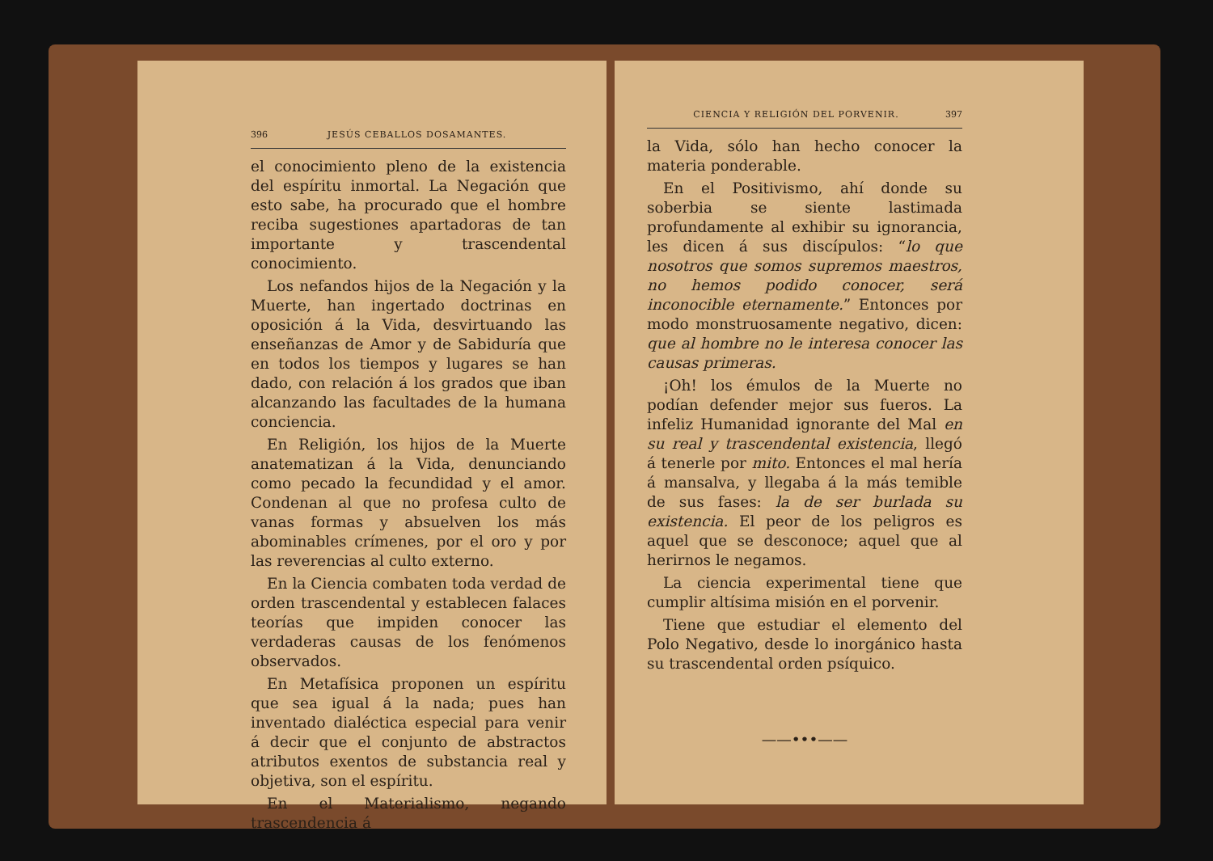396 JESÚS CEBALLOS DOSAMANTES.
el conocimiento pleno de la existencia del espíritu inmortal. La Negación que esto sabe, ha procurado que el hombre reciba sugestiones apartadoras de tan importante y trascendental conocimiento.
Los nefandos hijos de la Negación y la Muerte, han ingertado doctrinas en oposición á la Vida, desvirtuando las enseñanzas de Amor y de Sabiduría que en todos los tiempos y lugares se han dado, con relación á los grados que iban alcanzando las facultades de la humana conciencia.
En Religión, los hijos de la Muerte anatematizan á la Vida, denunciando como pecado la fecundidad y el amor. Condenan al que no profesa culto de vanas formas y absuelven los más abominables crímenes, por el oro y por las reverencias al culto externo.
En la Ciencia combaten toda verdad de orden trascendental y establecen falaces teorías que impiden conocer las verdaderas causas de los fenómenos observados.
En Metafísica proponen un espíritu que sea igual á la nada; pues han inventado dialéctica especial para venir á decir que el conjunto de abstractos atributos exentos de substancia real y objetiva, son el espíritu.
En el Materialismo, negando trascendencia á
CIENCIA Y RELIGIÓN DEL PORVENIR. 397
la Vida, sólo han hecho conocer la materia ponderable.
En el Positivismo, ahí donde su soberbia se siente lastimada profundamente al exhibir su ignorancia, les dicen á sus discípulos: “lo que nosotros que somos supremos maestros, no hemos podido conocer, será inconocible eternamente.” Entonces por modo monstruosamente negativo, dicen: que al hombre no le interesa conocer las causas primeras.
¡Oh! los émulos de la Muerte no podían defender mejor sus fueros. La infeliz Humanidad ignorante del Mal en su real y trascendental existencia, llegó á tenerle por mito. Entonces el mal hería á mansalva, y llegaba á la más temible de sus fases: la de ser burlada su existencia. El peor de los peligros es aquel que se desconoce; aquel que al herirnos le negamos.
La ciencia experimental tiene que cumplir altísima misión en el porvenir.
Tiene que estudiar el elemento del Polo Negativo, desde lo inorgánico hasta su trascendental orden psíquico.
——•••——